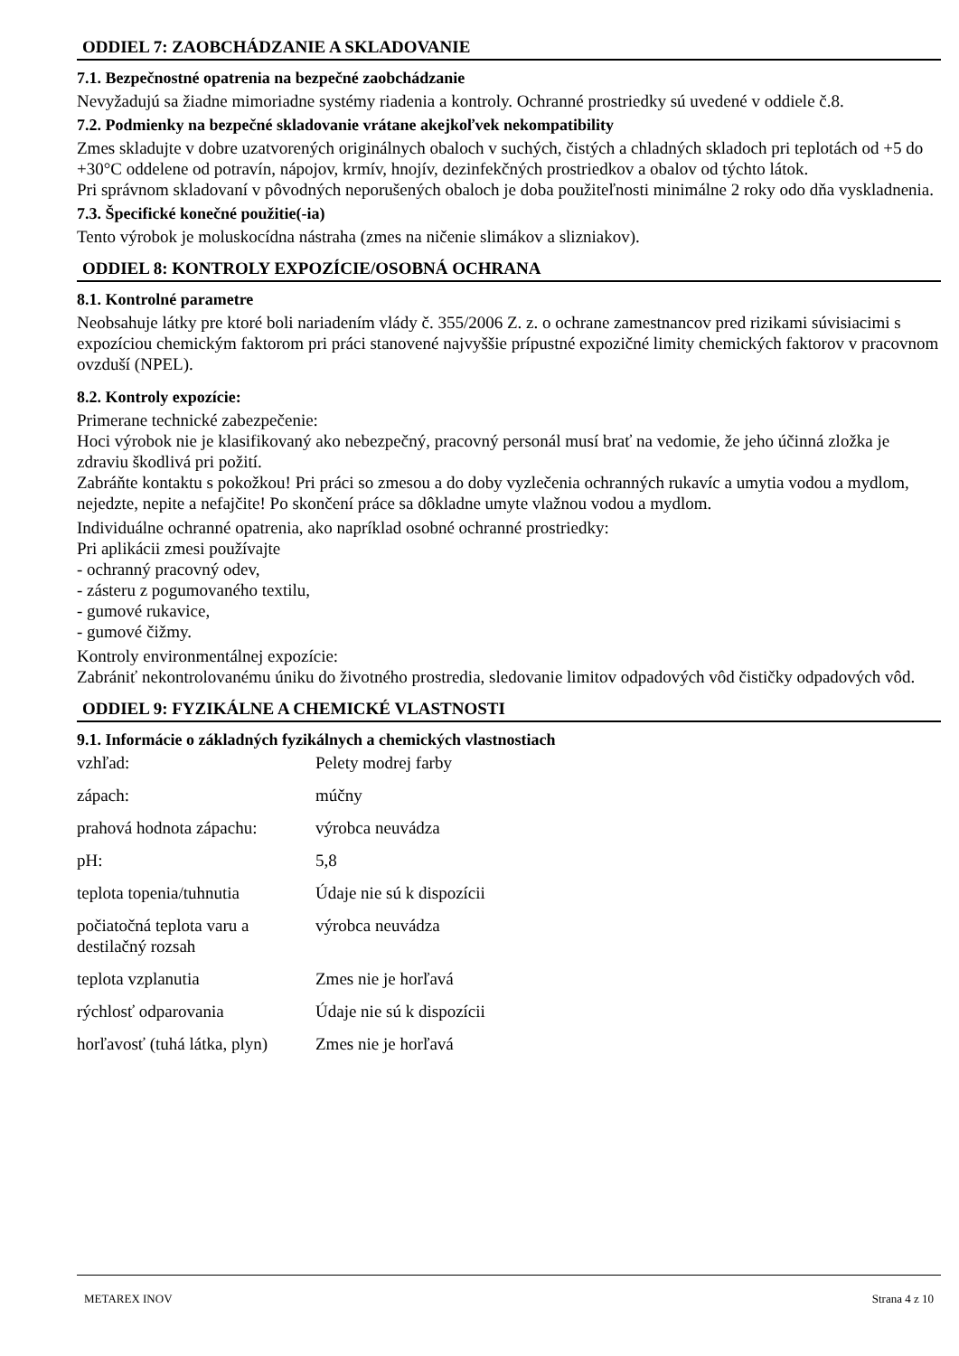ODDIEL 7: ZAOBCHÁDZANIE A SKLADOVANIE
7.1. Bezpečnostné opatrenia na bezpečné zaobchádzanie
Nevyžadujú sa žiadne mimoriadne systémy riadenia a kontroly. Ochranné prostriedky sú uvedené v oddiele č.8.
7.2. Podmienky na bezpečné skladovanie vrátane akejkoľvek nekompatibility
Zmes skladujte v dobre uzatvorených originálnych obaloch v suchých, čistých a chladných skladoch pri teplotách od +5 do +30°C oddelene od potravín, nápojov, krmív, hnojív, dezinfekčných prostriedkov a obalov od týchto látok.
Pri správnom skladovaní v pôvodných neporušených obaloch je doba použiteľnosti minimálne 2 roky odo dňa vyskladnenia.
7.3. Špecifické konečné použitie(-ia)
Tento výrobok je moluskocídna nástraha (zmes na ničenie slimákov a slizniakov).
ODDIEL 8: KONTROLY EXPOZÍCIE/OSOBNÁ OCHRANA
8.1. Kontrolné parametre
Neobsahuje látky pre ktoré boli nariadením vlády č. 355/2006 Z. z. o ochrane zamestnancov pred rizikami súvisiacimi s expozíciou chemickým faktorom pri práci stanovené najvyššie prípustné expozičné limity chemických faktorov v pracovnom ovzduší (NPEL).
8.2. Kontroly expozície:
Primerane technické zabezpečenie:
Hoci výrobok nie je klasifikovaný ako nebezpečný, pracovný personál musí brať na vedomie, že jeho účinná zložka je zdraviu škodlivá pri požití.
Zabráňte kontaktu s pokožkou! Pri práci so zmesou a do doby vyzlečenia ochranných rukavíc a umytia vodou a mydlom, nejedzte, nepite a nefajčite! Po skončení práce sa dôkladne umyte vlažnou vodou a mydlom.
Individuálne ochranné opatrenia, ako napríklad osobné ochranné prostriedky:
Pri aplikácii zmesi používajte
- ochranný pracovný odev,
- zásteru z pogumovaného textilu,
- gumové rukavice,
- gumové čižmy.
Kontroly environmentálnej expozície:
Zabrániť nekontrolovanému úniku do životného prostredia, sledovanie limitov odpadových vôd čističky odpadových vôd.
ODDIEL 9: FYZIKÁLNE A CHEMICKÉ VLASTNOSTI
9.1. Informácie o základných fyzikálnych a chemických vlastnostiach
| vzhľad: | Pelety modrej farby |
| zápach: | múčny |
| prahová hodnota zápachu: | výrobca neuvádza |
| pH: | 5,8 |
| teplota topenia/tuhnutia | Údaje nie sú k dispozícii |
| počiatočná teplota varu a destilačný rozsah | výrobca neuvádza |
| teplota vzplanutia | Zmes nie je horľavá |
| rýchlosť odparovania | Údaje nie sú k dispozícii |
| horľavosť (tuhá látka, plyn) | Zmes nie je horľavá |
METAREX INOV Strana 4 z 10